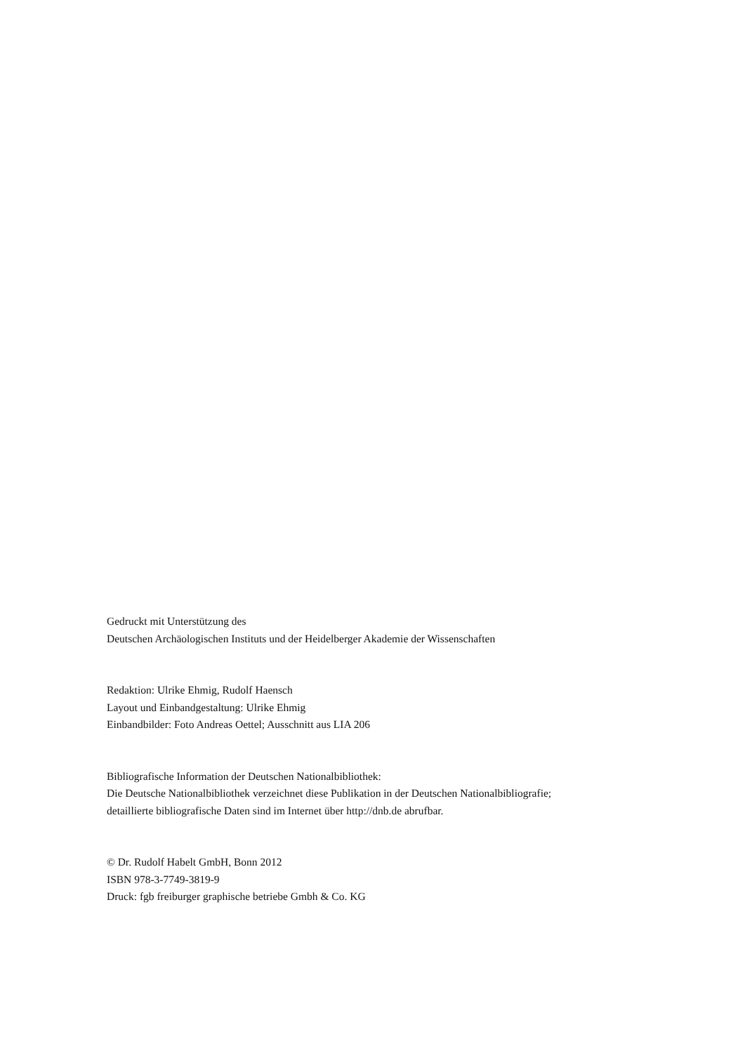Gedruckt mit Unterstützung des
Deutschen Archäologischen Instituts und der Heidelberger Akademie der Wissenschaften
Redaktion: Ulrike Ehmig, Rudolf Haensch
Layout und Einbandgestaltung: Ulrike Ehmig
Einbandbilder: Foto Andreas Oettel; Ausschnitt aus LIA 206
Bibliografische Information der Deutschen Nationalbibliothek:
Die Deutsche Nationalbibliothek verzeichnet diese Publikation in der Deutschen Nationalbibliografie;
detaillierte bibliografische Daten sind im Internet über http://dnb.de abrufbar.
© Dr. Rudolf Habelt GmbH, Bonn 2012
ISBN 978-3-7749-3819-9
Druck: fgb freiburger graphische betriebe Gmbh & Co. KG